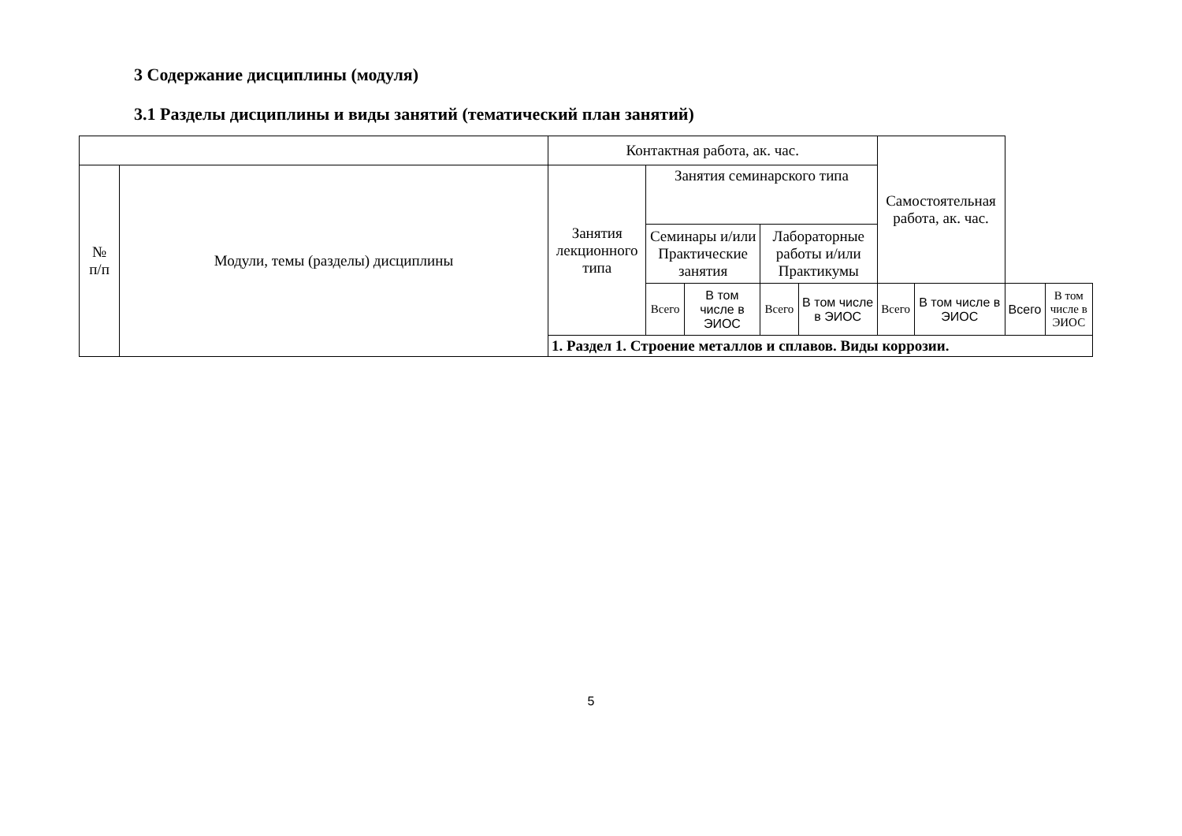3 Содержание дисциплины (модуля)
3.1 Разделы дисциплины и виды занятий (тематический план занятий)
| | | Контактная работа, ак. час. | | | | | Самостоятельная работа, ак. час. | | | |
| --- | --- | --- | --- | --- | --- | --- | --- | --- | --- | --- |
| № п/п | Модули, темы (разделы) дисциплины | Занятия лекционного типа | Занятия семинарского типа | | | | | | | |
| | | | Семинары и/или Практические занятия | | Лабораторные работы и/или Практикумы | | | | | |
| | | | Всего | В том числе в ЭИОС | Всего | В том числе в ЭИОС | Всего | В том числе в ЭИОС | Всего | В том числе в ЭИОС |
| | | 1. Раздел 1. Строение металлов и сплавов. Виды коррозии. | | | | | | | | |
5